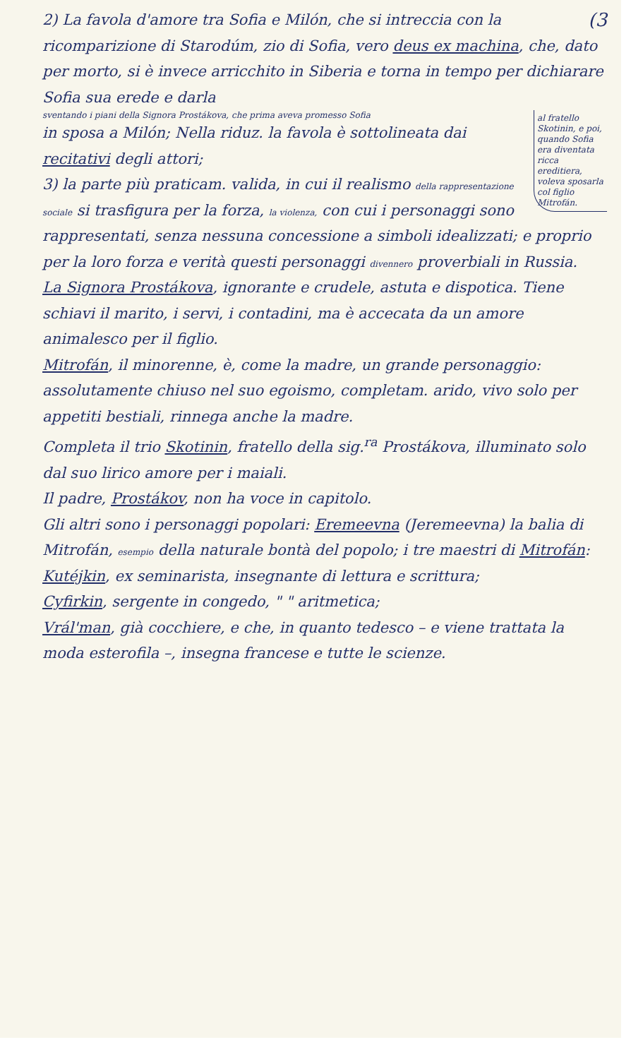(3
2) La favola d'amore tra Sofia e Milón, che si intreccia con la ricomparizione di Starodúm, zio di Sofia, vero deus ex machina, che, dato per morto, si è invece arricchito in Siberia e torna in tempo per dichiarare Sofia sua erede e darla
al fratello Skotinin, e poi, quando Sofia era diventata ricca ereditiera, voleva sposarla col figlio Mitrofán.
sventando i piani della Signora Prostákova, che prima aveva promesso Sofia
in sposa a Milón; Nella riduz. la favola è sottolineata dai recitativi degli attori;
3) la parte più praticam. valida, in cui il realismo della rappresentazione sociale si trasfigura per la forza, la violenza, con cui i personaggi sono rappresentati, senza nessuna concessione a simboli idealizzati; e proprio per la loro forza e verità questi personaggi divennero proverbiali in Russia.
La Signora Prostákova, ignorante e crudele, astuta e dispotica. Tiene schiavi il marito, i servi, i contadini, ma è accecata da un amore animalesco per il figlio.
Mitrofán, il minorenne, è, come la madre, un grande personaggio: assolutamente chiuso nel suo egoismo, completam. arido, vivo solo per appetiti bestiali, rinnega anche la madre.
Completa il trio Skotinin, fratello della sig.<sup>ra</sup> Prostákova, illuminato solo dal suo lirico amore per i maiali.
Il padre, Prostákov, non ha voce in capitolo.
Gli altri sono i personaggi popolari: Eremeevna (Jeremeevna) la balia di Mitrofán, esempio della naturale bontà del popolo; i tre maestri di Mitrofán:
Kutéjkin, ex seminarista, insegnante di lettura e scrittura;
Cyfirkin, sergente in congedo, " " aritmetica;
Vrál'man, già cocchiere, e che, in quanto tedesco – e viene trattata la moda esterofila –, insegna francese e tutte le scienze.